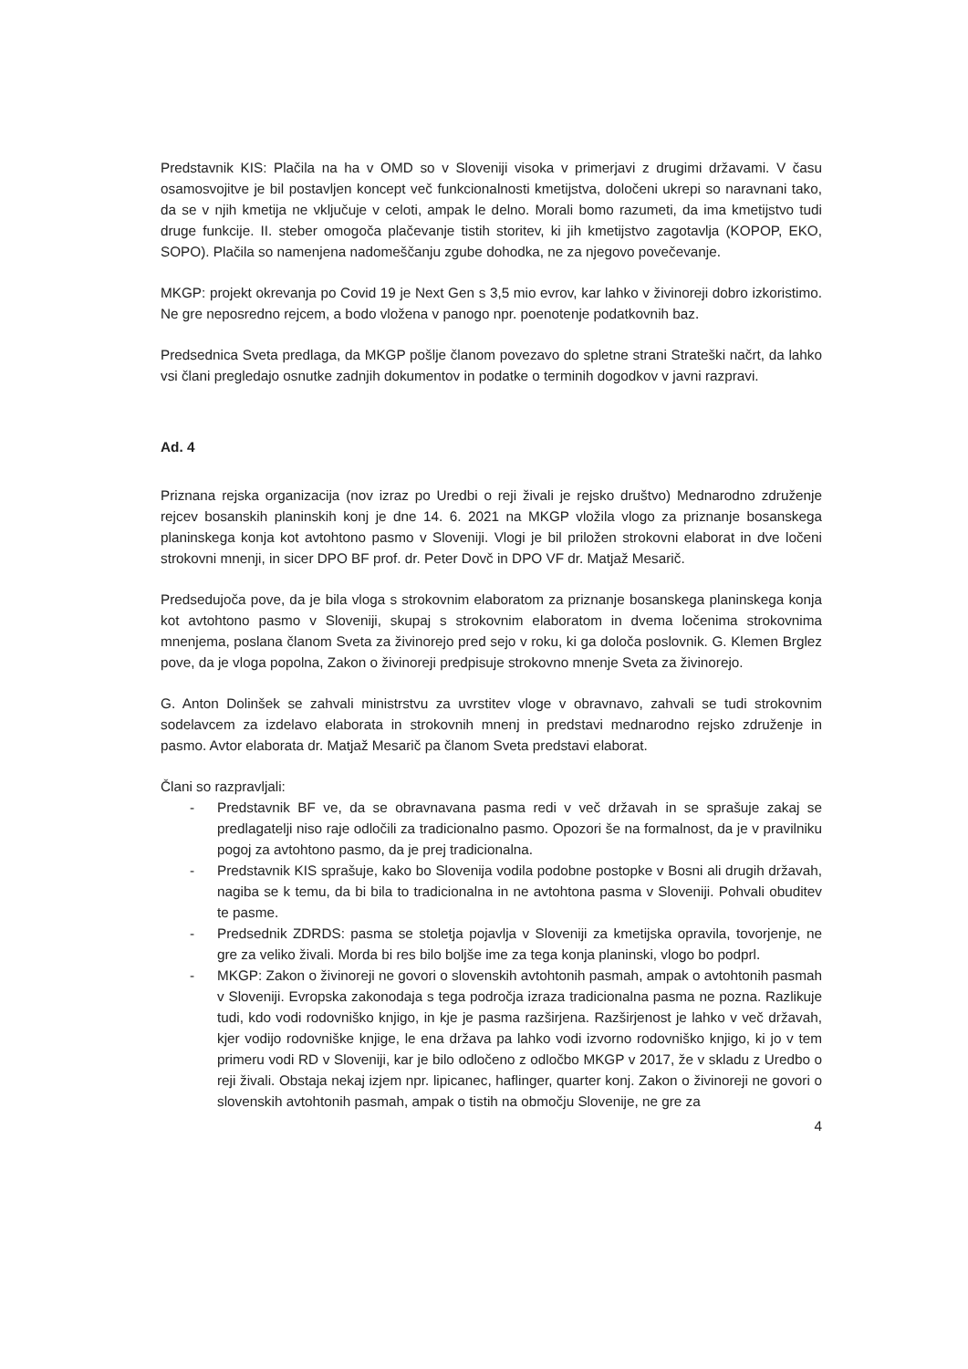Predstavnik KIS: Plačila na ha v OMD so v Sloveniji visoka v primerjavi z drugimi državami. V času osamosvojitve je bil postavljen koncept več funkcionalnosti kmetijstva, določeni ukrepi so naravnani tako, da se v njih kmetija ne vključuje v celoti, ampak le delno. Morali bomo razumeti, da ima kmetijstvo tudi druge funkcije. II. steber omogoča plačevanje tistih storitev, ki jih kmetijstvo zagotavlja (KOPOP, EKO, SOPO). Plačila so namenjena nadomeščanju zgube dohodka, ne za njegovo povečevanje.
MKGP: projekt okrevanja po Covid 19 je Next Gen s 3,5 mio evrov, kar lahko v živinoreji dobro izkoristimo. Ne gre neposredno rejcem, a bodo vložena v panogo npr. poenotenje podatkovnih baz.
Predsednica Sveta predlaga, da MKGP pošlje članom povezavo do spletne strani Strateški načrt, da lahko vsi člani pregledajo osnutke zadnjih dokumentov in podatke o terminih dogodkov v javni razpravi.
Ad. 4
Priznana rejska organizacija (nov izraz po Uredbi o reji živali je rejsko društvo) Mednarodno združenje rejcev bosanskih planinskih konj je dne 14. 6. 2021 na MKGP vložila vlogo za priznanje bosanskega planinskega konja kot avtohtono pasmo v Sloveniji. Vlogi je bil priložen strokovni elaborat in dve ločeni strokovni mnenji, in sicer DPO BF prof. dr. Peter Dovč in DPO VF dr. Matjaž Mesarič.
Predsedujoča pove, da je bila vloga s strokovnim elaboratom za priznanje bosanskega planinskega konja kot avtohtono pasmo v Sloveniji, skupaj s strokovnim elaboratom in dvema ločenima strokovnima mnenjema, poslana članom Sveta za živinorejo pred sejo v roku, ki ga določa poslovnik. G. Klemen Brglez pove, da je vloga popolna, Zakon o živinoreji predpisuje strokovno mnenje Sveta za živinorejo.
G. Anton Dolinšek se zahvali ministrstvu za uvrstitev vloge v obravnavo, zahvali se tudi strokovnim sodelavcem za izdelavo elaborata in strokovnih mnenj in predstavi mednarodno rejsko združenje in pasmo. Avtor elaborata dr. Matjaž Mesarič pa članom Sveta predstavi elaborat.
Člani so razpravljali:
- Predstavnik BF ve, da se obravnavana pasma redi v več državah in se sprašuje zakaj se predlagatelji niso raje odločili za tradicionalno pasmo. Opozori še na formalnost, da je v pravilniku pogoj za avtohtono pasmo, da je prej tradicionalna.
- Predstavnik KIS sprašuje, kako bo Slovenija vodila podobne postopke v Bosni ali drugih državah, nagiba se k temu, da bi bila to tradicionalna in ne avtohtona pasma v Sloveniji. Pohvali obuditev te pasme.
- Predsednik ZDRDS: pasma se stoletja pojavlja v Sloveniji za kmetijska opravila, tovorjenje, ne gre za veliko živali. Morda bi res bilo boljše ime za tega konja planinski, vlogo bo podprl.
- MKGP: Zakon o živinoreji ne govori o slovenskih avtohtonih pasmah, ampak o avtohtonih pasmah v Sloveniji. Evropska zakonodaja s tega področja izraza tradicionalna pasma ne pozna. Razlikuje tudi, kdo vodi rodovniško knjigo, in kje je pasma razširjena. Razširjenost je lahko v več državah, kjer vodijo rodovniške knjige, le ena država pa lahko vodi izvorno rodovniško knjigo, ki jo v tem primeru vodi RD v Sloveniji, kar je bilo odločeno z odločbo MKGP v 2017, že v skladu z Uredbo o reji živali. Obstaja nekaj izjem npr. lipicanec, haflinger, quarter konj. Zakon o živinoreji ne govori o slovenskih avtohtonih pasmah, ampak o tistih na območju Slovenije, ne gre za
4